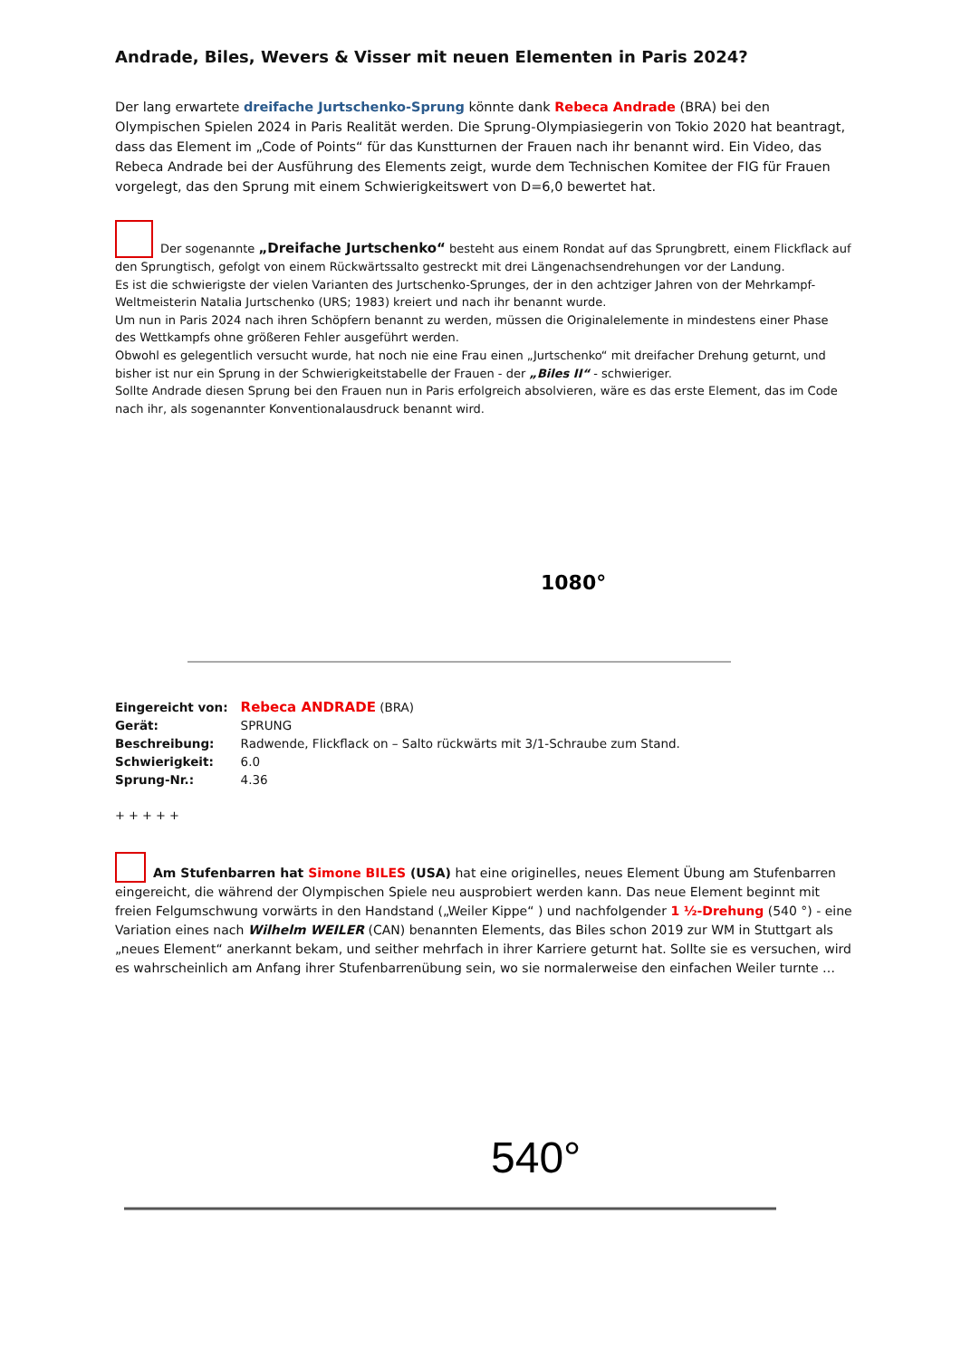Andrade, Biles, Wevers & Visser mit neuen Elementen in Paris 2024?
Der lang erwartete dreifache Jurtschenko-Sprung könnte dank Rebeca Andrade (BRA) bei den Olympischen Spielen 2024 in Paris Realität werden. Die Sprung-Olympiasiegerin von Tokio 2020 hat beantragt, dass das Element im „Code of Points“ für das Kunstturnen der Frauen nach ihr benannt wird. Ein Video, das Rebeca Andrade bei der Ausführung des Elements zeigt, wurde dem Technischen Komitee der FIG für Frauen vorgelegt, das den Sprung mit einem Schwierigkeitswert von D=6,0 bewertet hat.
Der sogenannte „Dreifache Jurtschenko“ besteht aus einem Rondat auf das Sprungbrett, einem Flickflack auf den Sprungtisch, gefolgt von einem Rückwärtssalto gestreckt mit drei Längenachsendrehungen vor der Landung.
Es ist die schwierigste der vielen Varianten des Jurtschenko-Sprunges, der in den achtziger Jahren von der Mehrkampf-Weltmeisterin Natalia Jurtschenko (URS; 1983) kreiert und nach ihr benannt wurde.
Um nun in Paris 2024 nach ihren Schöpfern benannt zu werden, müssen die Originalelemente in mindestens einer Phase des Wettkampfs ohne größeren Fehler ausgeführt werden.
Obwohl es gelegentlich versucht wurde, hat noch nie eine Frau einen „Jurtschenko“ mit dreifacher Drehung geturnt, und bisher ist nur ein Sprung in der Schwierigkeitstabelle der Frauen - der „Biles II“ - schwieriger.
Sollte Andrade diesen Sprung bei den Frauen nun in Paris erfolgreich absolvieren, wäre es das erste Element, das im Code nach ihr, als sogenannter Konventionalausdruck benannt wird.
1080°
| Eingereicht von: | Rebeca ANDRADE (BRA) |
| Gerät: | SPRUNG |
| Beschreibung: | Radwende, Flickflack on – Salto rückwärts mit 3/1-Schraube zum Stand. |
| Schwierigkeit: | 6.0 |
| Sprung-Nr.: | 4.36 |
+ + + + +
Am Stufenbarren hat Simone BILES (USA) hat eine originelles, neues Element Übung am Stufenbarren eingereicht, die während der Olympischen Spiele neu ausprobiert werden kann. Das neue Element beginnt mit freien Felgumschwung vorwärts in den Handstand („Weiler Kippe“ ) und nachfolgender 1 ½-Drehung (540 °) - eine Variation eines nach Wilhelm WEILER (CAN) benannten Elements, das Biles schon 2019 zur WM in Stuttgart als „neues Element“ anerkannt bekam, und seither mehrfach in ihrer Karriere geturnt hat. Sollte sie es versuchen, wird es wahrscheinlich am Anfang ihrer Stufenbarrenübung sein, wo sie normalerweise den einfachen Weiler turnte …
540°